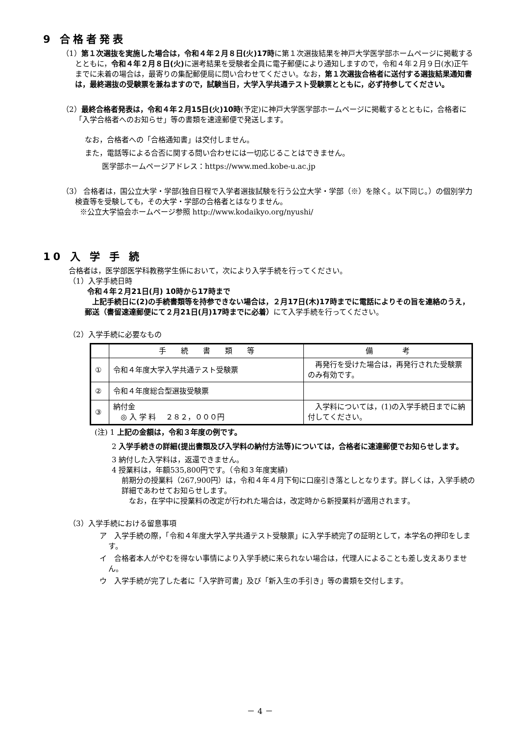9 合格者発表
（1）第１次選抜を実施した場合は，令和４年２月８日(火)17時に第１次選抜結果を神戸大学医学部ホームページに掲載するとともに，令和４年２月８日(火) に選考結果を受験者全員に電子郵便により通知しますので，令和４年２月９日(水)正午までに未着の場合は，最寄りの集配郵便局に問い合わせてください。なお，第１次選抜合格者に送付する選抜結果通知書は，最終選抜の受験票を兼ねますので，試験当日，大学入学共通テスト受験票とともに，必ず持参してください。
（2）最終合格者発表は，令和４年２月15日(火)10時(予定)に神戸大学医学部ホームページに掲載するとともに，合格者に「入学合格者へのお知らせ」等の書類を速達郵便で発送します。
なお，合格者への「合格通知書」は交付しません。
また，電話等による合否に関する問い合わせには一切応じることはできません。
医学部ホームページアドレス：https://www.med.kobe-u.ac.jp
（3） 合格者は，国公立大学・学部(独自日程で入学者選抜試験を行う公立大学・学部（※）を除く。以下同じ。）の個別学力検査等を受験しても，その大学・学部の合格者とはなりません。
※公立大学協会ホームページ参照 http://www.kodaikyo.org/nyushi/
10 入 学 手 続
合格者は，医学部医学科教務学生係において，次により入学手続を行ってください。
（1）入学手続日時
令和４年２月21日(月) 10時から17時まで
　上記手続日に(2)の手続書類等を持参できない場合は，２月17日(木)17時までに電話によりその旨を連絡のうえ，郵送（書留速達郵便にて２月21日(月)17時までに必着）にて入学手続を行ってください。
（2）入学手続に必要なもの
| | 手 続 書 類 等 | 備 考 |
| ① | 令和４年度大学入学共通テスト受験票 | 再発行を受けた場合は，再発行された受験票のみ有効です。 |
| ② | 令和４年度総合型選抜受験票 | |
| ③ | 納付金 ◎ 入 学 料 ２８２，０００円 | 入学料については，(1)の入学手続日までに納付してください。 |
(注) 1 上記の金額は，令和３年度の例です。
2 入学手続きの詳細(提出書類及び入学料の納付方法等)については，合格者に速達郵便でお知らせします。
3 納付した入学料は，返還できません。
4 授業料は，年額535,800円です。（令和３年度実績)
前期分の授業料（267,900円）は，令和４年４月下旬に口座引き落としとなります。詳しくは，入学手続の詳細であわせてお知らせします。
　なお，在学中に授業料の改定が行われた場合は，改定時から新授業料が適用されます。
（3）入学手続における留意事項
ア　入学手続の際，「令和４年度大学入学共通テスト受験票」に入学手続完了の証明として，本学名の押印をします。
イ　合格者本人がやむを得ない事情により入学手続に来られない場合は，代理人によることも差し支えありません。
ウ　入学手続が完了した者に「入学許可書」及び「新入生の手引き」等の書類を交付します。
－ 4 －